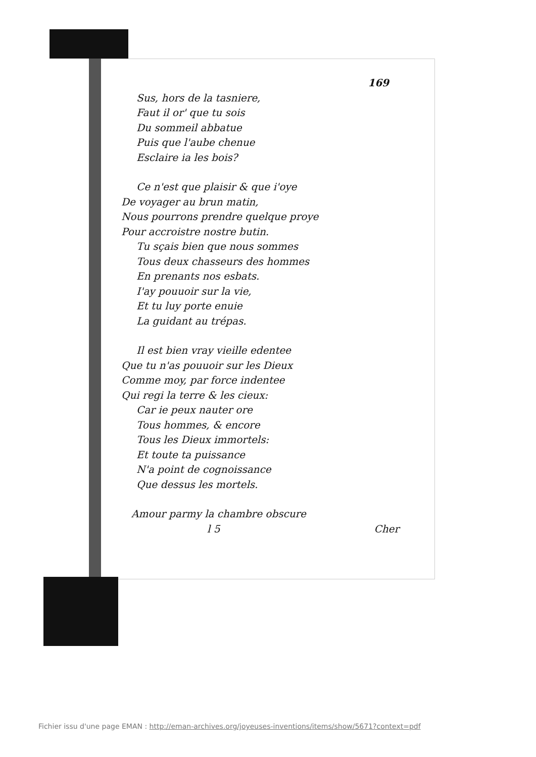169
Sus, hors de la tasniere,
Faut il or' que tu sois
Du sommeil abbatue
Puis que l'aube chenue
Esclaire ia les bois?
Ce n'est que plaisir & que i'oye
De voyager au brun matin,
Nous pourrons prendre quelque proye
Pour accroistre nostre butin.
Tu sçais bien que nous sommes
Tous deux chasseurs des hommes
En prenants nos esbats.
I'ay pouuoir sur la vie,
Et tu luy porte enuie
La guidant au trépas.
Il est bien vray vieille edentee
Que tu n'as pouuoir sur les Dieux
Comme moy, par force indentee
Qui regi la terre & les cieux:
Car ie peux nauter ore
Tous hommes, & encore
Tous les Dieux immortels:
Et toute ta puissance
N'a point de cognoissance
Que dessus les mortels.
Amour parmy la chambre obscure
l 5 Cher
Fichier issu d'une page EMAN : http://eman-archives.org/joyeuses-inventions/items/show/5671?context=pdf